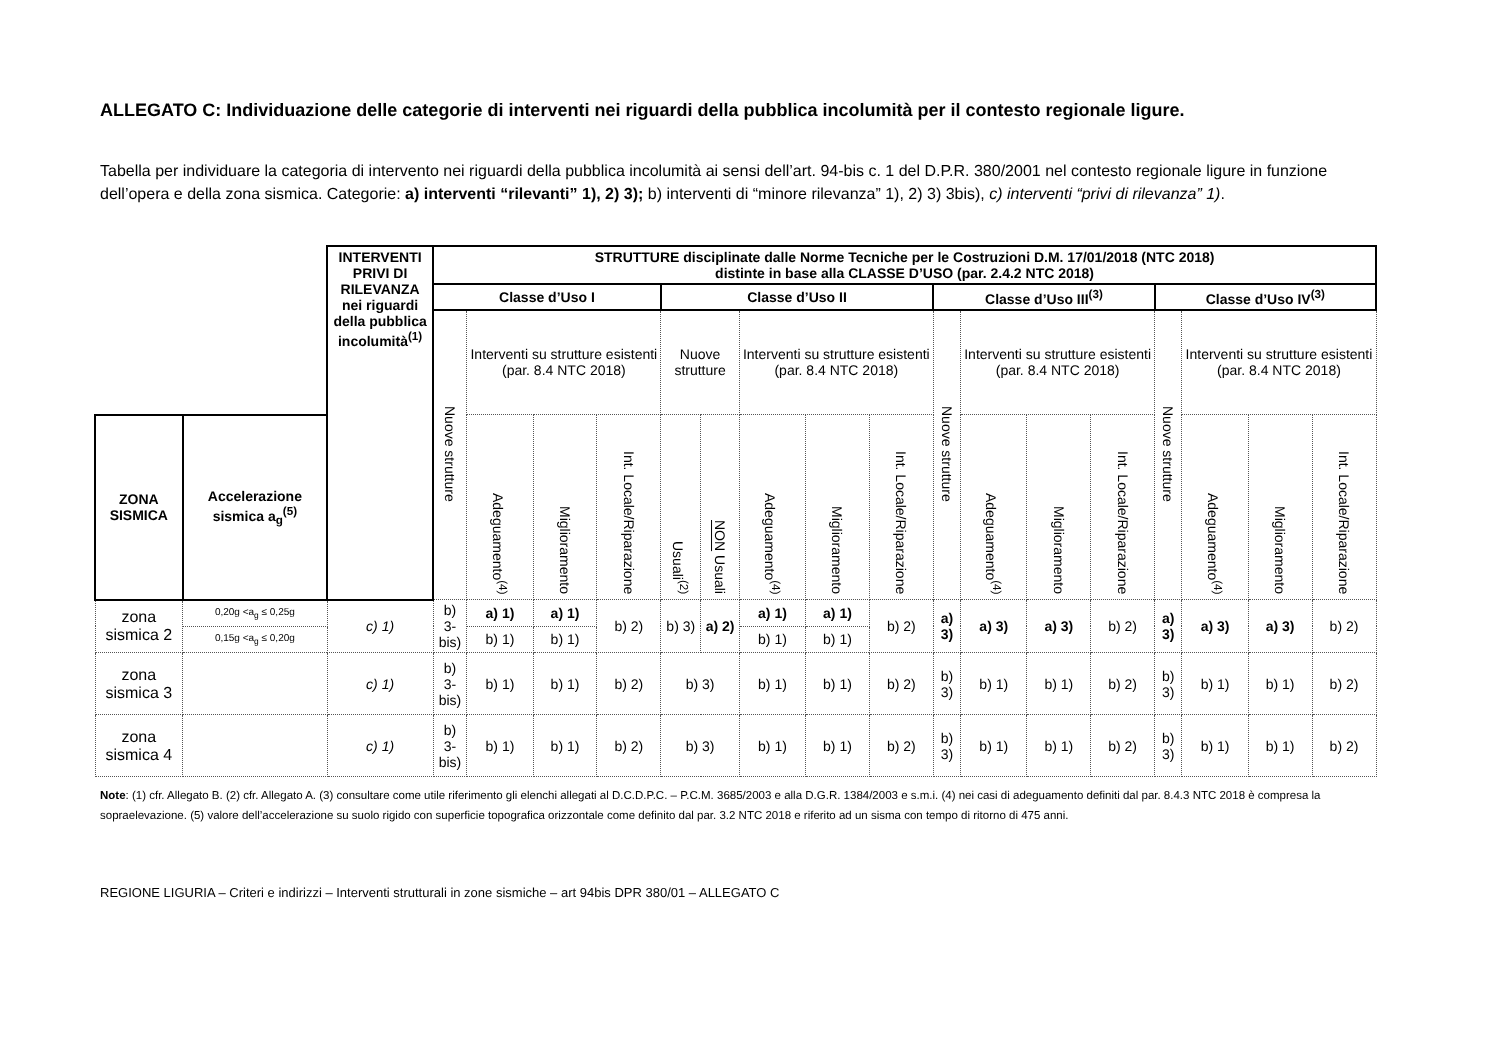ALLEGATO C: Individuazione delle categorie di interventi nei riguardi della pubblica incolumità per il contesto regionale ligure.
Tabella per individuare la categoria di intervento nei riguardi della pubblica incolumità ai sensi dell’art. 94-bis c. 1 del D.P.R. 380/2001 nel contesto regionale ligure in funzione dell’opera e della zona sismica. Categorie: a) interventi “rilevanti” 1), 2) 3); b) interventi di “minore rilevanza” 1), 2) 3) 3bis), c) interventi “privi di rilevanza” 1).
| | | INTERVENTI PRIVI DI RILEVANZA nei riguardi della pubblica incolumità<sup>(1)</sup> | STRUTTURE disciplinate dalle Norme Tecniche per le Costruzioni D.M. 17/01/2018 (NTC 2018) distinte in base alla CLASSE D’USO (par. 2.4.2 NTC 2018) | | | | | | | | | | | | | | | | |
| | | | Classe d’Uso I | | | | Classe d’Uso II | | | | | Classe d’Uso III<sup>(3)</sup> | | | | Classe d’Uso IV<sup>(3)</sup> | | | |
| | | | Nuove strutture | Interventi su strutture esistenti (par. 8.4 NTC 2018) | | | Nuove strutture | | Interventi su strutture esistenti (par. 8.4 NTC 2018) | | | Nuove strutture | Interventi su strutture esistenti (par. 8.4 NTC 2018) | | | Nuove strutture | Interventi su strutture esistenti (par. 8.4 NTC 2018) | | |
| ZONA SISMICA | Accelerazione sismica a<sub>g</sub><sup>(5)</sup> | | | Adeguamento<sup>(4)</sup> | Miglioramento | Int. Locale/Riparazione | Usuali<sup>(2)</sup> | NON Usuali | Adeguamento<sup>(4)</sup> | Miglioramento | Int. Locale/Riparazione | | Adeguamento<sup>(4)</sup> | Miglioramento | Int. Locale/Riparazione | | Adeguamento<sup>(4)</sup> | Miglioramento | Int. Locale/Riparazione |
| zona sismica 2 | 0,20g <a<sub>g</sub> ≤ 0,25g | c) 1) | b) 3-bis) | a) 1) | a) 1) | b) 2) | b) 3) | a) 2) | a) 1) | a) 1) | b) 2) | a) 3) | a) 3) | a) 3) | b) 2) | a) 3) | a) 3) | a) 3) | b) 2) |
| | 0,15g <a<sub>g</sub> ≤ 0,20g | | | b) 1) | b) 1) | | | | b) 1) | b) 1) | | | | | | | | | |
| zona sismica 3 | | c) 1) | b) 3-bis) | b) 1) | b) 1) | b) 2) | b) 3) | | b) 1) | b) 1) | b) 2) | b) 3) | b) 1) | b) 1) | b) 2) | b) 3) | b) 1) | b) 1) | b) 2) |
| zona sismica 4 | | c) 1) | b) 3-bis) | b) 1) | b) 1) | b) 2) | b) 3) | | b) 1) | b) 1) | b) 2) | b) 3) | b) 1) | b) 1) | b) 2) | b) 3) | b) 1) | b) 1) | b) 2) |
Note: (1) cfr. Allegato B. (2) cfr. Allegato A. (3) consultare come utile riferimento gli elenchi allegati al D.C.D.P.C. – P.C.M. 3685/2003 e alla D.G.R. 1384/2003 e s.m.i. (4) nei casi di adeguamento definiti dal par. 8.4.3 NTC 2018 è compresa la sopraelevazione. (5) valore dell’accelerazione su suolo rigido con superficie topografica orizzontale come definito dal par. 3.2 NTC 2018 e riferito ad un sisma con tempo di ritorno di 475 anni.
REGIONE LIGURIA – Criteri e indirizzi – Interventi strutturali in zone sismiche – art 94bis DPR 380/01 – ALLEGATO C